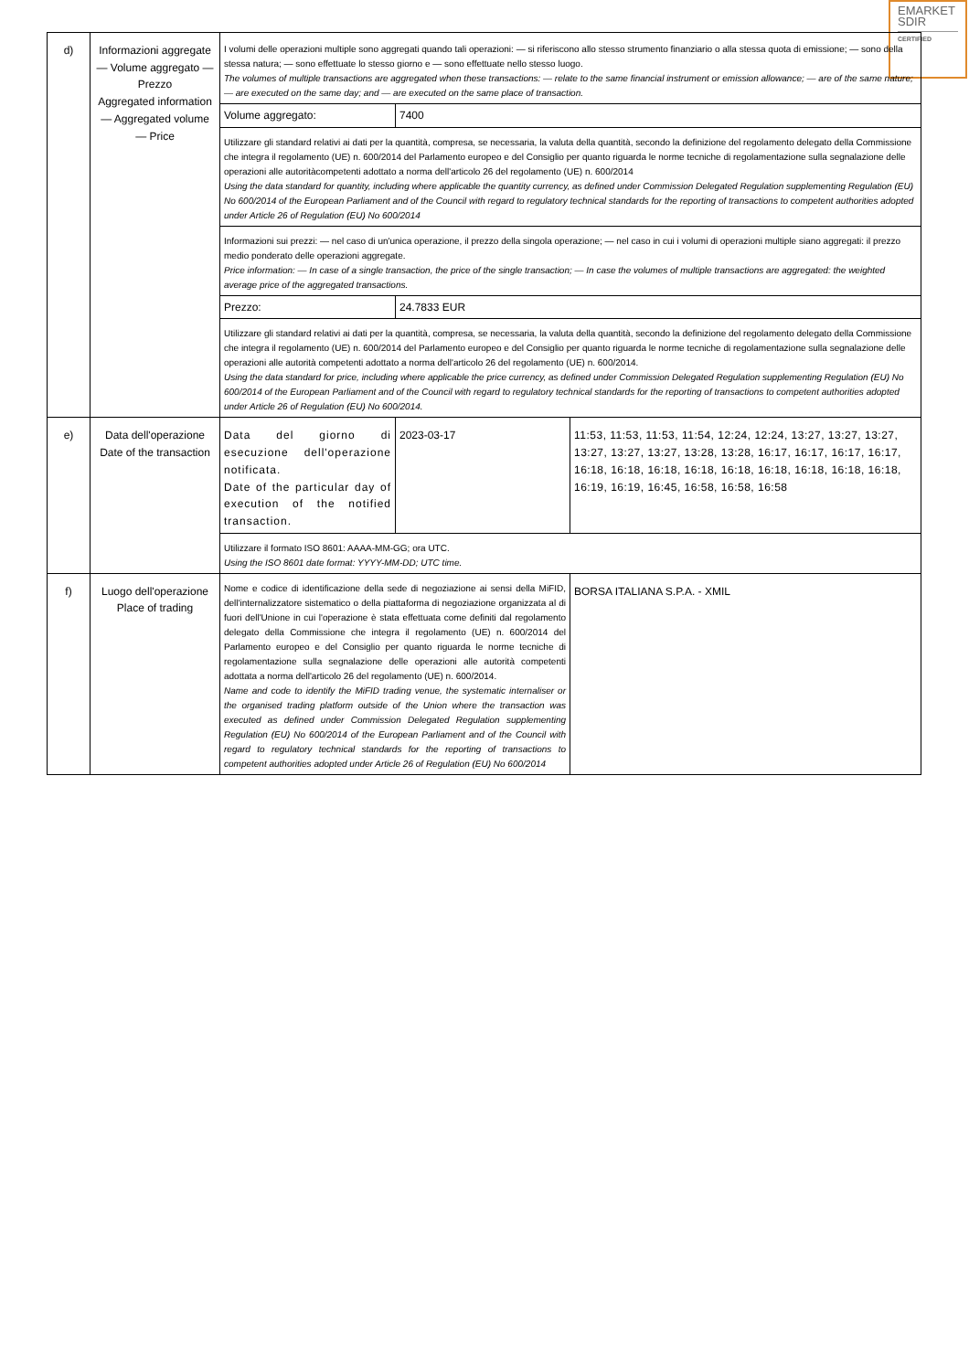EMARKET
SDIR
CERTIFIED
| d) | Informazioni aggregate — Volume aggregato — Prezzo Aggregated information — Aggregated volume — Price | I volumi delle operazioni multiple sono aggregati quando tali operazioni: — si riferiscono allo stesso strumento finanziario o alla stessa quota di emissione; — sono della stessa natura; — sono effettuate lo stesso giorno e — sono effettuate nello stesso luogo. The volumes of multiple transactions are aggregated when these transactions: — relate to the same financial instrument or emission allowance; — are of the same nature; — are executed on the same day; and — are executed on the same place of transaction. | | |
| | | Volume aggregato: | 7400 | |
| | | Utilizzare gli standard relativi ai dati per la quantità, compresa, se necessaria, la valuta della quantità, secondo la definizione del regolamento delegato della Commissione che integra il regolamento (UE) n. 600/2014 del Parlamento europeo e del Consiglio per quanto riguarda le norme tecniche di regolamentazione sulla segnalazione delle operazioni alle autoritàcompetenti adottato a norma dell'articolo 26 del regolamento (UE) n. 600/2014 Using the data standard for quantity, including where applicable the quantity currency, as defined under Commission Delegated Regulation supplementing Regulation (EU) No 600/2014 of the European Parliament and of the Council with regard to regulatory technical standards for the reporting of transactions to competent authorities adopted under Article 26 of Regulation (EU) No 600/2014 | | |
| | | Informazioni sui prezzi: — nel caso di un'unica operazione, il prezzo della singola operazione; — nel caso in cui i volumi di operazioni multiple siano aggregati: il prezzo medio ponderato delle operazioni aggregate. Price information: — In case of a single transaction, the price of the single transaction; — In case the volumes of multiple transactions are aggregated: the weighted average price of the aggregated transactions. | | |
| | | Prezzo: | 24.7833 EUR | |
| | | Utilizzare gli standard relativi ai dati per la quantità, compresa, se necessaria, la valuta della quantità, secondo la definizione del regolamento delegato della Commissione che integra il regolamento (UE) n. 600/2014 del Parlamento europeo e del Consiglio per quanto riguarda le norme tecniche di regolamentazione sulla segnalazione delle operazioni alle autorità competenti adottato a norma dell'articolo 26 del regolamento (UE) n. 600/2014. Using the data standard for price, including where applicable the price currency, as defined under Commission Delegated Regulation supplementing Regulation (EU) No 600/2014 of the European Parliament and of the Council with regard to regulatory technical standards for the reporting of transactions to competent authorities adopted under Article 26 of Regulation (EU) No 600/2014. | | |
| e) | Data dell'operazione Date of the transaction | Data del giorno di esecuzione dell'operazione notificata. Date of the particular day of execution of the notified transaction. | 2023-03-17 | 11:53, 11:53, 11:53, 11:54, 12:24, 12:24, 13:27, 13:27, 13:27, 13:27, 13:27, 13:27, 13:28, 13:28, 16:17, 16:17, 16:17, 16:17, 16:18, 16:18, 16:18, 16:18, 16:18, 16:18, 16:18, 16:18, 16:18, 16:19, 16:19, 16:45, 16:58, 16:58, 16:58 |
| | | Utilizzare il formato ISO 8601: AAAA-MM-GG; ora UTC. Using the ISO 8601 date format: YYYY-MM-DD; UTC time. | | |
| f) | Luogo dell'operazione Place of trading | Nome e codice di identificazione della sede di negoziazione ai sensi della MiFID, dell'internalizzatore sistematico o della piattaforma di negoziazione organizzata al di fuori dell'Unione in cui l'operazione è stata effettuata come definiti dal regolamento delegato della Commissione che integra il regolamento (UE) n. 600/2014 del Parlamento europeo e del Consiglio per quanto riguarda le norme tecniche di regolamentazione sulla segnalazione delle operazioni alle autorità competenti adottata a norma dell'articolo 26 del regolamento (UE) n. 600/2014. Name and code to identify the MiFID trading venue, the systematic internaliser or the organised trading platform outside of the Union where the transaction was executed as defined under Commission Delegated Regulation supplementing Regulation (EU) No 600/2014 of the European Parliament and of the Council with regard to regulatory technical standards for the reporting of transactions to competent authorities adopted under Article 26 of Regulation (EU) No 600/2014 | | BORSA ITALIANA S.P.A. - XMIL |